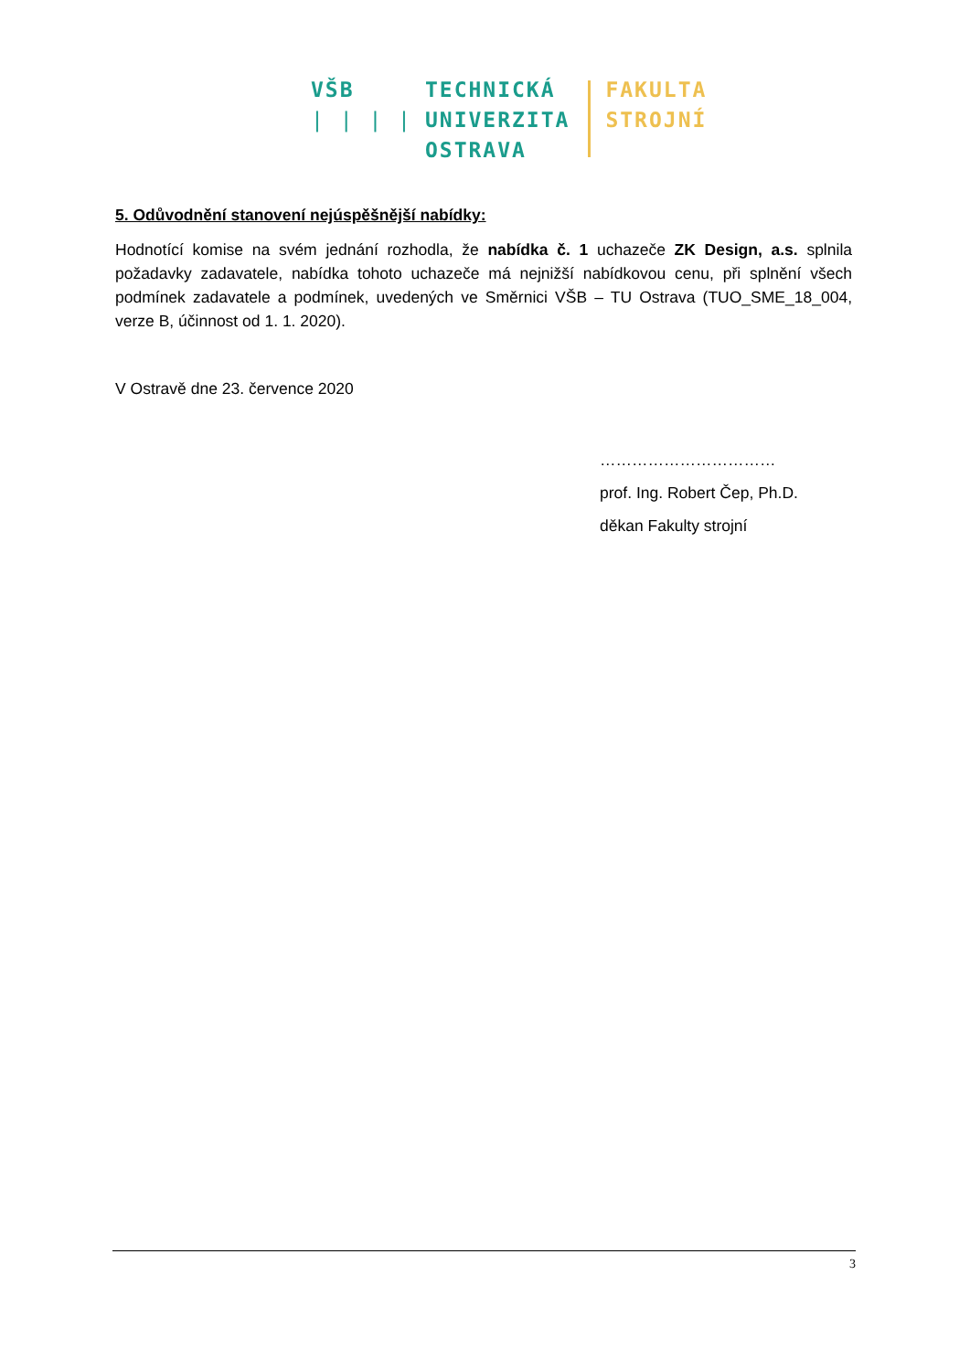VŠB
| | | |
TECHNICKÁ
UNIVERZITA
OSTRAVA
FAKULTA
STROJNÍ
5. Odůvodnění stanovení nejúspěšnější nabídky:
Hodnotící komise na svém jednání rozhodla, že nabídka č. 1 uchazeče ZK Design, a.s. splnila požadavky zadavatele, nabídka tohoto uchazeče má nejnižší nabídkovou cenu, při splnění všech podmínek zadavatele a podmínek, uvedených ve Směrnici VŠB – TU Ostrava (TUO_SME_18_004, verze B, účinnost od 1. 1. 2020).
V Ostravě dne 23. července 2020
……………………………
prof. Ing. Robert Čep, Ph.D.
děkan Fakulty strojní
3